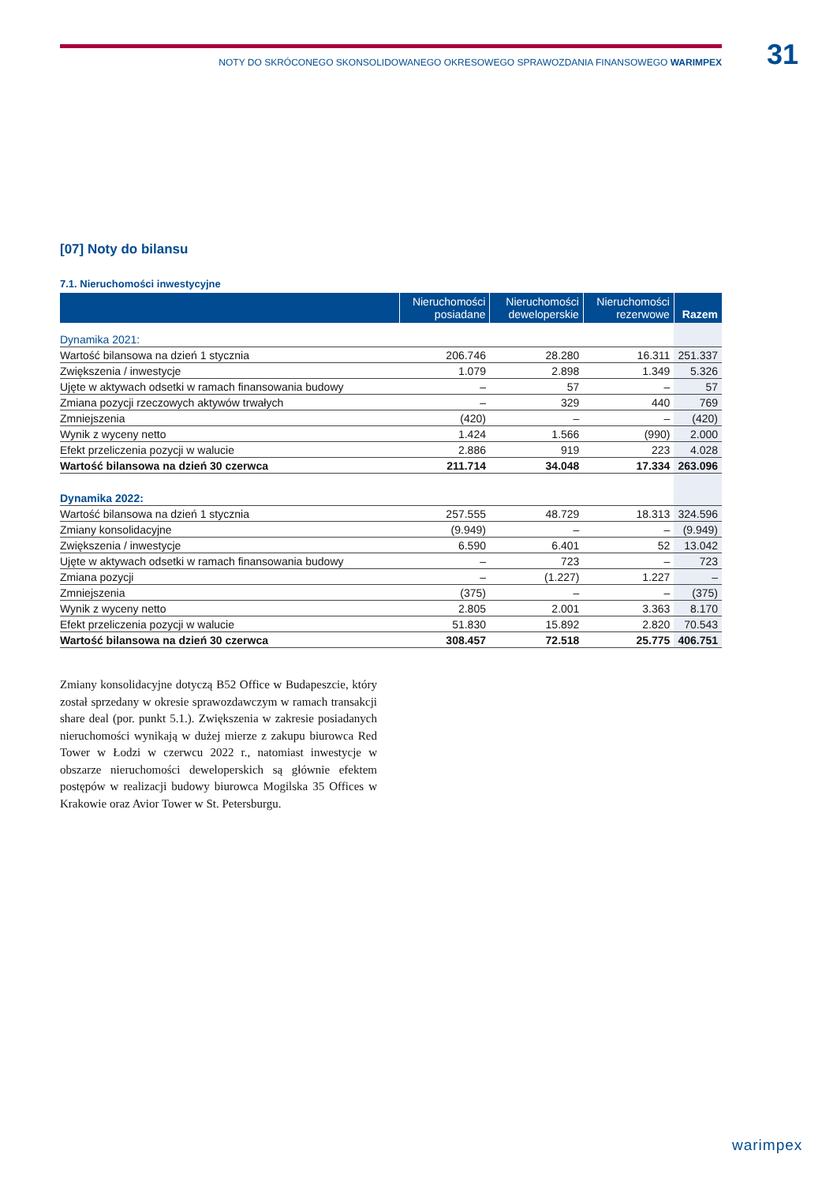NOTY DO SKRÓCONEGO SKONSOLIDOWANEGO OKRESOWEGO SPRAWOZDANIA FINANSOWEGO WARIMPEX 31
[07] Noty do bilansu
7.1. Nieruchomości inwestycyjne
| | Nieruchomości posiadane | Nieruchomości deweloperskie | Nieruchomości rezerwowe | Razem |
| --- | --- | --- | --- | --- |
| Dynamika 2021: | | | | |
| Wartość bilansowa na dzień 1 stycznia | 206.746 | 28.280 | 16.311 | 251.337 |
| Zwiększenia / inwestycje | 1.079 | 2.898 | 1.349 | 5.326 |
| Ujęte w aktywach odsetki w ramach finansowania budowy | – | 57 | – | 57 |
| Zmiana pozycji rzeczowych aktywów trwałych | – | 329 | 440 | 769 |
| Zmniejszenia | (420) | – | – | (420) |
| Wynik z wyceny netto | 1.424 | 1.566 | (990) | 2.000 |
| Efekt przeliczenia pozycji w walucie | 2.886 | 919 | 223 | 4.028 |
| Wartość bilansowa na dzień 30 czerwca | 211.714 | 34.048 | 17.334 | 263.096 |
| Dynamika 2022: | | | | |
| Wartość bilansowa na dzień 1 stycznia | 257.555 | 48.729 | 18.313 | 324.596 |
| Zmiany konsolidacyjne | (9.949) | – | – | (9.949) |
| Zwiększenia / inwestycje | 6.590 | 6.401 | 52 | 13.042 |
| Ujęte w aktywach odsetki w ramach finansowania budowy | – | 723 | – | 723 |
| Zmiana pozycji | – | (1.227) | 1.227 | – |
| Zmniejszenia | (375) | – | – | (375) |
| Wynik z wyceny netto | 2.805 | 2.001 | 3.363 | 8.170 |
| Efekt przeliczenia pozycji w walucie | 51.830 | 15.892 | 2.820 | 70.543 |
| Wartość bilansowa na dzień 30 czerwca | 308.457 | 72.518 | 25.775 | 406.751 |
Zmiany konsolidacyjne dotyczą B52 Office w Budapeszcie, który został sprzedany w okresie sprawozdawczym w ramach transakcji share deal (por. punkt 5.1.). Zwiększenia w zakresie posiadanych nieruchomości wynikają w dużej mierze z zakupu biurowca Red Tower w Łodzi w czerwcu 2022 r., natomiast inwestycje w obszarze nieruchomości deweloperskich są głównie efektem postępów w realizacji budowy biurowca Mogilska 35 Offices w Krakowie oraz Avior Tower w St. Petersburgu.
warimpex